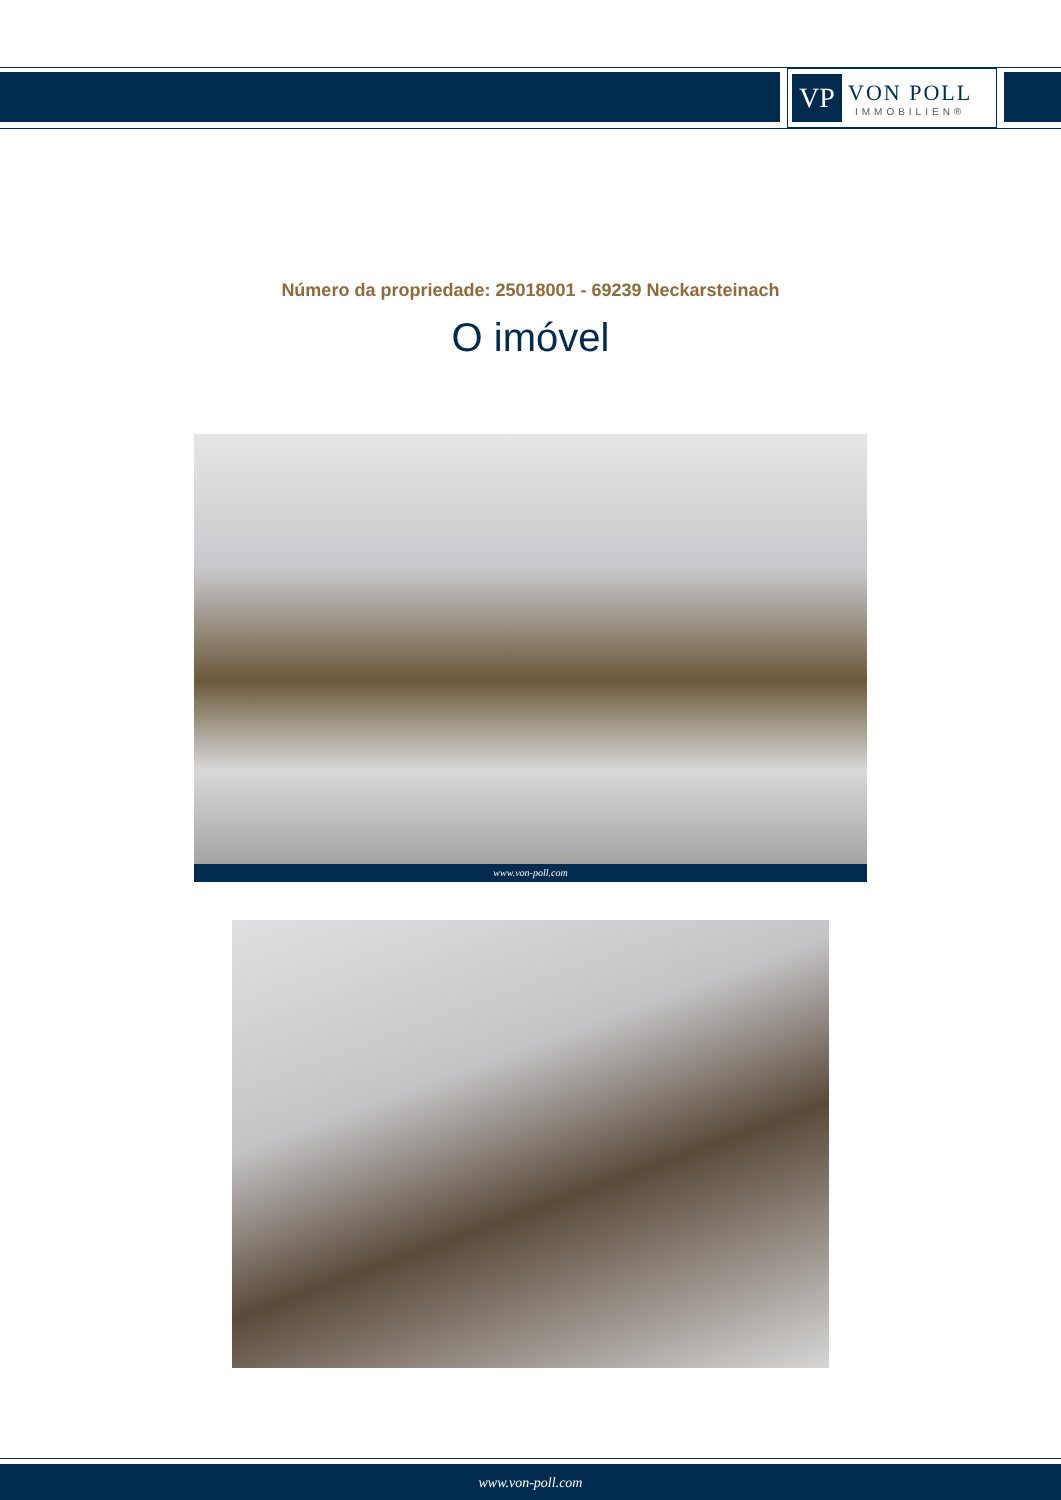VP
VON POLL
IMMOBILIEN®
Número da propriedade: 25018001 - 69239 Neckarsteinach
O imóvel
www.von-poll.com
www.von-poll.com